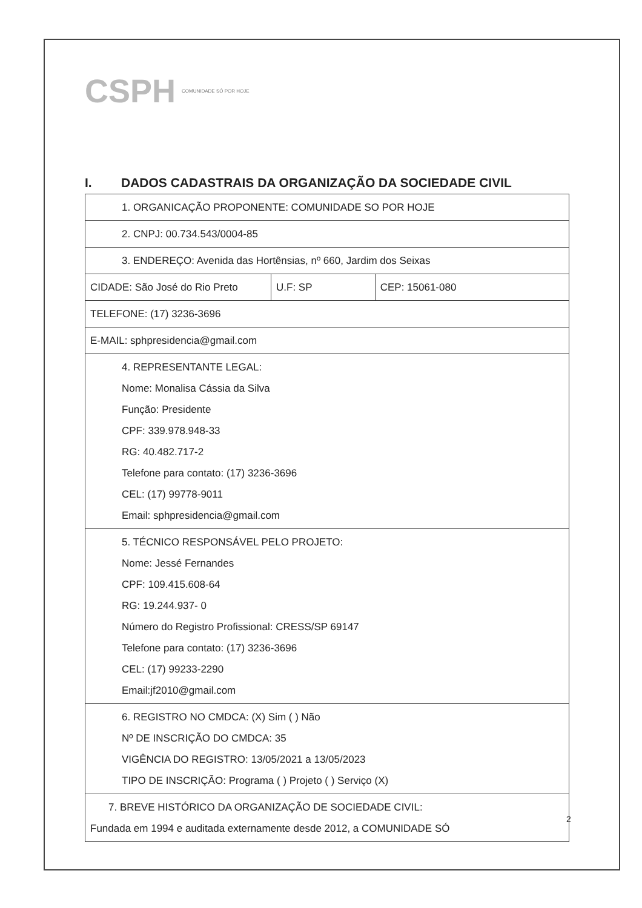CSPH
COMUNIDADE SÓ POR HOJE
I. DADOS CADASTRAIS DA ORGANIZAÇÃO DA SOCIEDADE CIVIL
| 1. ORGANICAÇÃO PROPONENTE: COMUNIDADE SO POR HOJE | | |
| 2. CNPJ: 00.734.543/0004-85 | | |
| 3. ENDEREÇO: Avenida das Hortênsias, nº 660, Jardim dos Seixas | | |
| CIDADE: São José do Rio Preto | U.F: SP | CEP: 15061-080 |
| TELEFONE: (17) 3236-3696 | | |
| E-MAIL: sphpresidencia@gmail.com | | |
| 4. REPRESENTANTE LEGAL: Nome: Monalisa Cássia da Silva Função: Presidente CPF: 339.978.948-33 RG: 40.482.717-2 Telefone para contato: (17) 3236-3696 CEL: (17) 99778-9011 Email: sphpresidencia@gmail.com | | |
| 5. TÉCNICO RESPONSÁVEL PELO PROJETO: Nome: Jessé Fernandes CPF: 109.415.608-64 RG: 19.244.937- 0 Número do Registro Profissional: CRESS/SP 69147 Telefone para contato: (17) 3236-3696 CEL: (17) 99233-2290 Email:jf2010@gmail.com | | |
| 6. REGISTRO NO CMDCA: (X) Sim ( ) Não Nº DE INSCRIÇÃO DO CMDCA: 35 VIGÊNCIA DO REGISTRO: 13/05/2021 a 13/05/2023 TIPO DE INSCRIÇÃO: Programa ( ) Projeto ( ) Serviço (X) | | |
| 7. BREVE HISTÓRICO DA ORGANIZAÇÃO DE SOCIEDADE CIVIL: Fundada em 1994 e auditada externamente desde 2012, a COMUNIDADE SÓ | | |
2